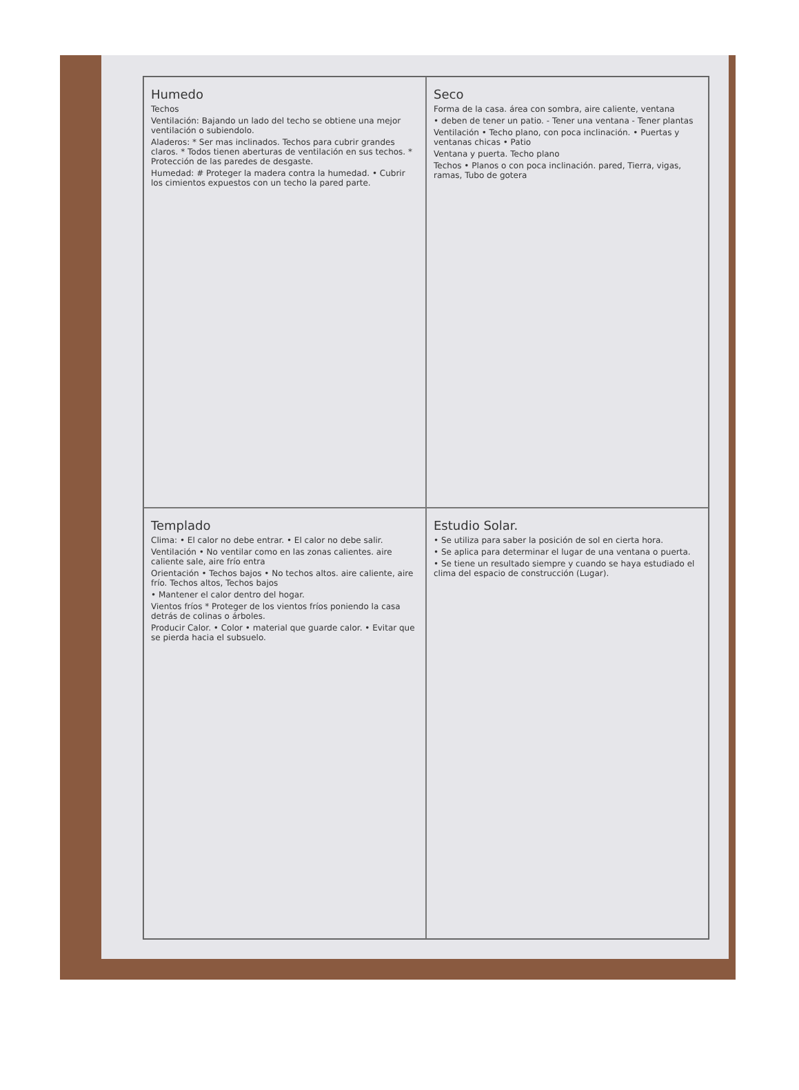Humedo
Techos
Ventilación: Bajando un lado del techo se obtiene una mejor ventilación o subiendolo.
Aladeros: * Ser mas inclinados. Techos para cubrir grandes claros. * Todos tienen aberturas de ventilación en sus techos. * Protección de las paredes de desgaste.
Humedad: # Proteger la madera contra la humedad. • Cubrir los cimientos expuestos con un techo la pared parte.
Seco
Forma de la casa. área con sombra, aire caliente, ventana
• deben de tener un patio. - Tener una ventana - Tener plantas
Ventilación • Techo plano, con poca inclinación. • Puertas y ventanas chicas • Patio
Ventana y puerta. Techo plano
Techos • Planos o con poca inclinación. pared, Tierra, vigas, ramas, Tubo de gotera
Templado
Clima: • El calor no debe entrar. • El calor no debe salir.
Ventilación • No ventilar como en las zonas calientes. aire caliente sale, aire frío entra
Orientación • Techos bajos • No techos altos. aire caliente, aire frío. Techos altos, Techos bajos
• Mantener el calor dentro del hogar.
Vientos fríos * Proteger de los vientos fríos poniendo la casa detrás de colinas o árboles.
Producir Calor. • Color • material que guarde calor. • Evitar que se pierda hacia el subsuelo.
Estudio Solar.
• Se utiliza para saber la posición de sol en cierta hora.
• Se aplica para determinar el lugar de una ventana o puerta.
• Se tiene un resultado siempre y cuando se haya estudiado el clima del espacio de construcción (Lugar).